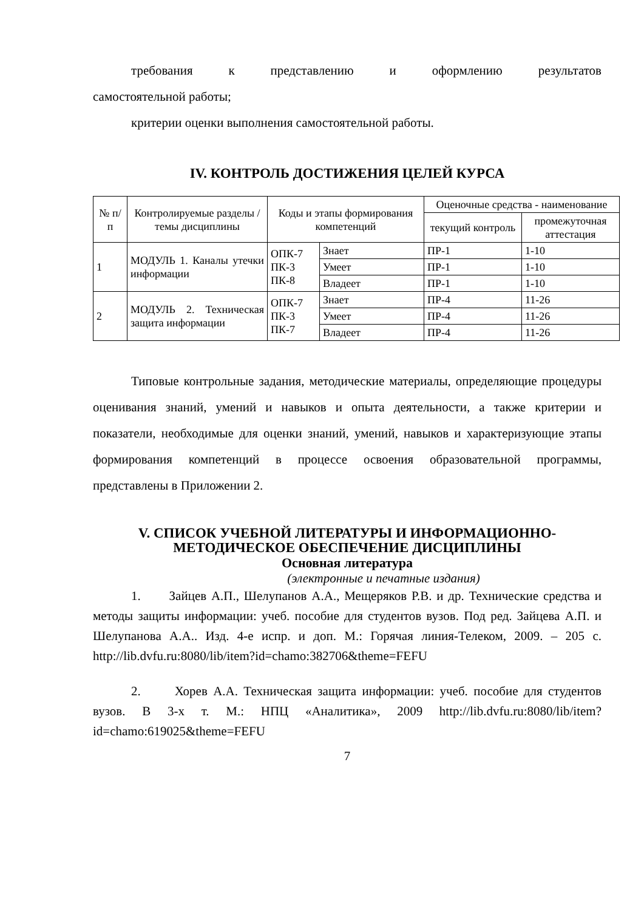требования к представлению и оформлению результатов
самостоятельной работы;
критерии оценки выполнения самостоятельной работы.
IV. КОНТРОЛЬ ДОСТИЖЕНИЯ ЦЕЛЕЙ КУРСА
| № п/п | Контролируемые разделы / темы дисциплины | Коды и этапы формирования компетенций | | Оценочные средства - наименование | |
| --- | --- | --- | --- | --- | --- |
| | | | | текущий контроль | промежуточная аттестация |
| 1 | МОДУЛЬ 1. Каналы утечки информации | ОПК-7 ПК-3 ПК-8 | Знает | ПР-1 | 1-10 |
| | | | Умеет | ПР-1 | 1-10 |
| | | | Владеет | ПР-1 | 1-10 |
| 2 | МОДУЛЬ 2. Техническая защита информации | ОПК-7 ПК-3 ПК-7 | Знает | ПР-4 | 11-26 |
| | | | Умеет | ПР-4 | 11-26 |
| | | | Владеет | ПР-4 | 11-26 |
Типовые контрольные задания, методические материалы, определяющие процедуры оценивания знаний, умений и навыков и опыта деятельности, а также критерии и показатели, необходимые для оценки знаний, умений, навыков и характеризующие этапы формирования компетенций в процессе освоения образовательной программы, представлены в Приложении 2.
V. СПИСОК УЧЕБНОЙ ЛИТЕРАТУРЫ И ИНФОРМАЦИОННО-МЕТОДИЧЕСКОЕ ОБЕСПЕЧЕНИЕ ДИСЦИПЛИНЫ
Основная литература
(электронные и печатные издания)
1. Зайцев А.П., Шелупанов А.А., Мещеряков Р.В. и др. Технические средства и методы защиты информации: учеб. пособие для студентов вузов. Под ред. Зайцева А.П. и Шелупанова А.А.. Изд. 4-е испр. и доп. М.: Горячая линия-Телеком, 2009. – 205 с. http://lib.dvfu.ru:8080/lib/item?id=chamo:382706&theme=FEFU
2. Хорев А.А. Техническая защита информации: учеб. пособие для студентов вузов. В 3-х т. М.: НПЦ «Аналитика», 2009 http://lib.dvfu.ru:8080/lib/item?id=chamo:619025&theme=FEFU
7